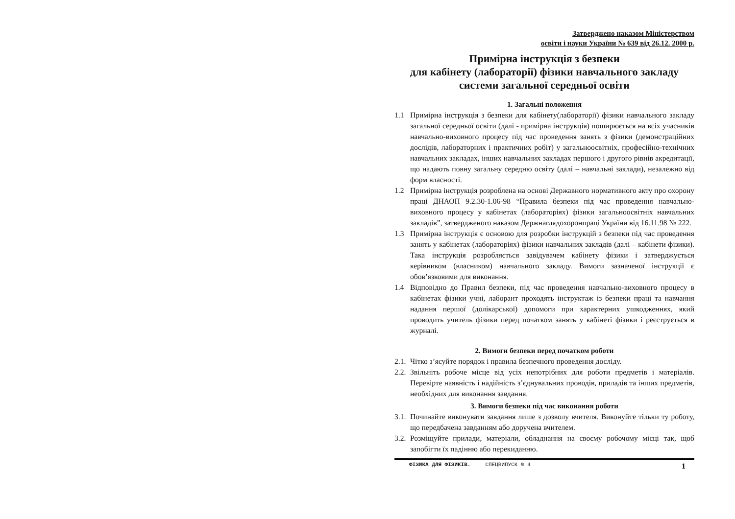Затверджено наказом Міністерством
освіти і науки України № 639 від 26.12. 2000 р.
Примірна інструкція з безпеки
для кабінету (лабораторії) фізики навчального закладу
системи загальної середньої освіти
1. Загальні положення
1.1 Примірна інструкція з безпеки для кабінету(лабораторії) фізики навчального закладу загальної середньої освіти (далі - примірна інструкція) поширюється на всіх учасників навчально-виховного процесу під час проведення занять з фізики (демонстраційних дослідів, лабораторних і практичних робіт) у загальноосвітніх, професійно-технічних навчальних закладах, інших навчальних закладах першого і другого рівнів акредитації, що надають повну загальну середню освіту (далі – навчальні заклади), незалежно від форм власності.
1.2 Примірна інструкція розроблена на основі Державного нормативного акту про охорону праці ДНАОП 9.2.30-1.06-98 “Правила безпеки під час проведення навчально-виховного процесу у кабінетах (лабораторіях) фізики загальноосвітніх навчальних закладів”, затвердженого наказом Держнаглядохоронпраці України від 16.11.98 № 222.
1.3 Примірна інструкція є основою для розробки інструкцій з безпеки під час проведення занять у кабінетах (лабораторіях) фізики навчальних закладів (далі – кабінети фізики). Така інструкція розробляється завідувачем кабінету фізики і затверджується керівником (власником) навчального закладу. Вимоги зазначеної інструкції є обов’язковими для виконання.
1.4 Відповідно до Правил безпеки, під час проведення навчально-виховного процесу в кабінетах фізики учні, лаборант проходять інструктаж із безпеки праці та навчання надання першої (долікарської) допомоги при характерних ушкодженнях, який проводить учитель фізики перед початком занять у кабінеті фізики і реєструється в журналі.
2. Вимоги безпеки перед початком роботи
2.1.
Чітко з’ясуйте порядок і правила безпечного проведення досліду.
2.2.
Звільніть робоче місце від усіх непотрібних для роботи предметів і матеріалів. Перевірте наявність і надійність з’єднувальних проводів, приладів та інших предметів, необхідних для виконання завдання.
3. Вимоги безпеки під час виконання роботи
3.1.
Починайте виконувати завдання лише з дозволу вчителя. Виконуйте тільки ту роботу, що передбачена завданням або доручена вчителем.
3.2.
Розміщуйте прилади, матеріали, обладнання на своєму робочому місці так, щоб запобігти їх падінню або перекиданню.
ФІЗИКА ДЛЯ ФІЗИКІВ. СПЕЦВИПУСК № 4
1